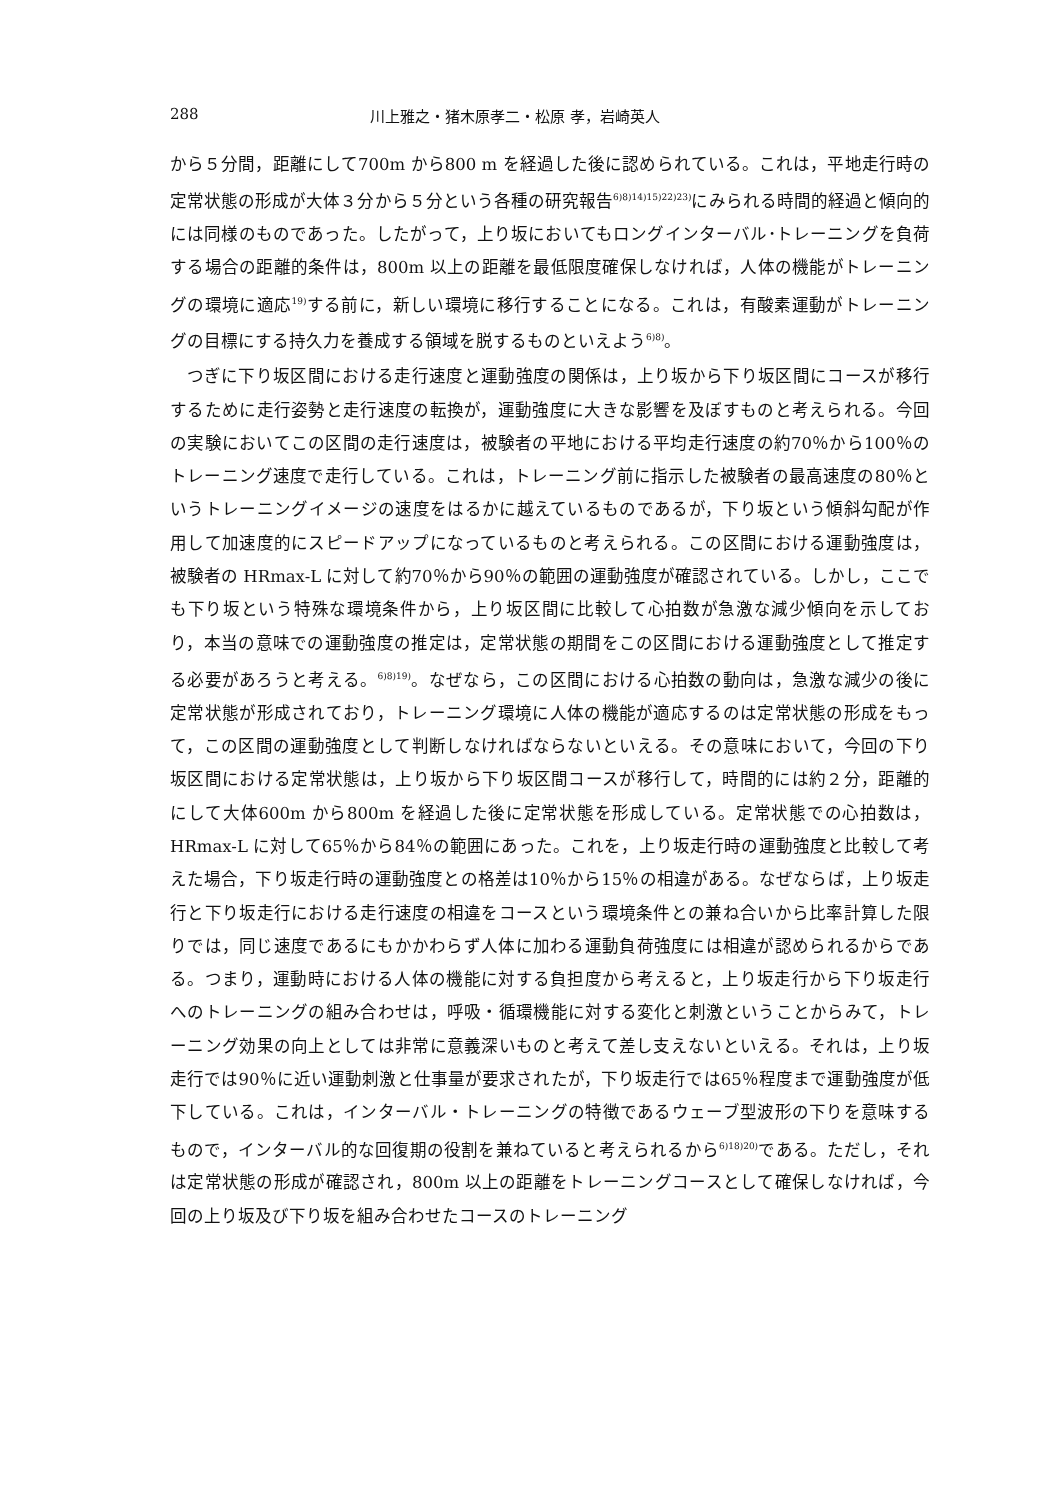288 川上雅之・猪木原孝二・松原 孝，岩崎英人
から５分間，距離にして700m から800 m を経過した後に認められている。これは，平地走行時の定常状態の形成が大体３分から５分という各種の研究報告<sup>6)8)14)15)22)23)</sup>にみられる時間的経過と傾向的には同様のものであった。したがって，上り坂においてもロングインターバル･トレーニングを負荷する場合の距離的条件は，800m 以上の距離を最低限度確保しなければ，人体の機能がトレーニングの環境に適応<sup>19)</sup>する前に，新しい環境に移行することになる。これは，有酸素運動がトレーニングの目標にする持久力を養成する領域を脱するものといえよう<sup>6)8)</sup>。
つぎに下り坂区間における走行速度と運動強度の関係は，上り坂から下り坂区間にコースが移行するために走行姿勢と走行速度の転換が，運動強度に大きな影響を及ぼすものと考えられる。今回の実験においてこの区間の走行速度は，被験者の平地における平均走行速度の約70％から100％のトレーニング速度で走行している。これは，トレーニング前に指示した被験者の最高速度の80％というトレーニングイメージの速度をはるかに越えているものであるが，下り坂という傾斜勾配が作用して加速度的にスピードアップになっているものと考えられる。この区間における運動強度は，被験者の HRmax-L に対して約70％から90％の範囲の運動強度が確認されている。しかし，ここでも下り坂という特殊な環境条件から，上り坂区間に比較して心拍数が急激な減少傾向を示しており，本当の意味での運動強度の推定は，定常状態の期間をこの区間における運動強度として推定する必要があろうと考える。<sup>6)8)19)</sup>。なぜなら，この区間における心拍数の動向は，急激な減少の後に定常状態が形成されており，トレーニング環境に人体の機能が適応するのは定常状態の形成をもって，この区間の運動強度として判断しなければならないといえる。その意味において，今回の下り坂区間における定常状態は，上り坂から下り坂区間コースが移行して，時間的には約２分，距離的にして大体600m から800m を経過した後に定常状態を形成している。定常状態での心拍数は，HRmax-L に対して65％から84％の範囲にあった。これを，上り坂走行時の運動強度と比較して考えた場合，下り坂走行時の運動強度との格差は10％から15％の相違がある。なぜならば，上り坂走行と下り坂走行における走行速度の相違をコースという環境条件との兼ね合いから比率計算した限りでは，同じ速度であるにもかかわらず人体に加わる運動負荷強度には相違が認められるからである。つまり，運動時における人体の機能に対する負担度から考えると，上り坂走行から下り坂走行へのトレーニングの組み合わせは，呼吸・循環機能に対する変化と刺激ということからみて，トレーニング効果の向上としては非常に意義深いものと考えて差し支えないといえる。それは，上り坂走行では90％に近い運動刺激と仕事量が要求されたが，下り坂走行では65％程度まで運動強度が低下している。これは，インターバル・トレーニングの特徴であるウェーブ型波形の下りを意味するもので，インターバル的な回復期の役割を兼ねていると考えられるから<sup>6)18)20)</sup>である。ただし，それは定常状態の形成が確認され，800m 以上の距離をトレーニングコースとして確保しなければ，今回の上り坂及び下り坂を組み合わせたコースのトレーニング